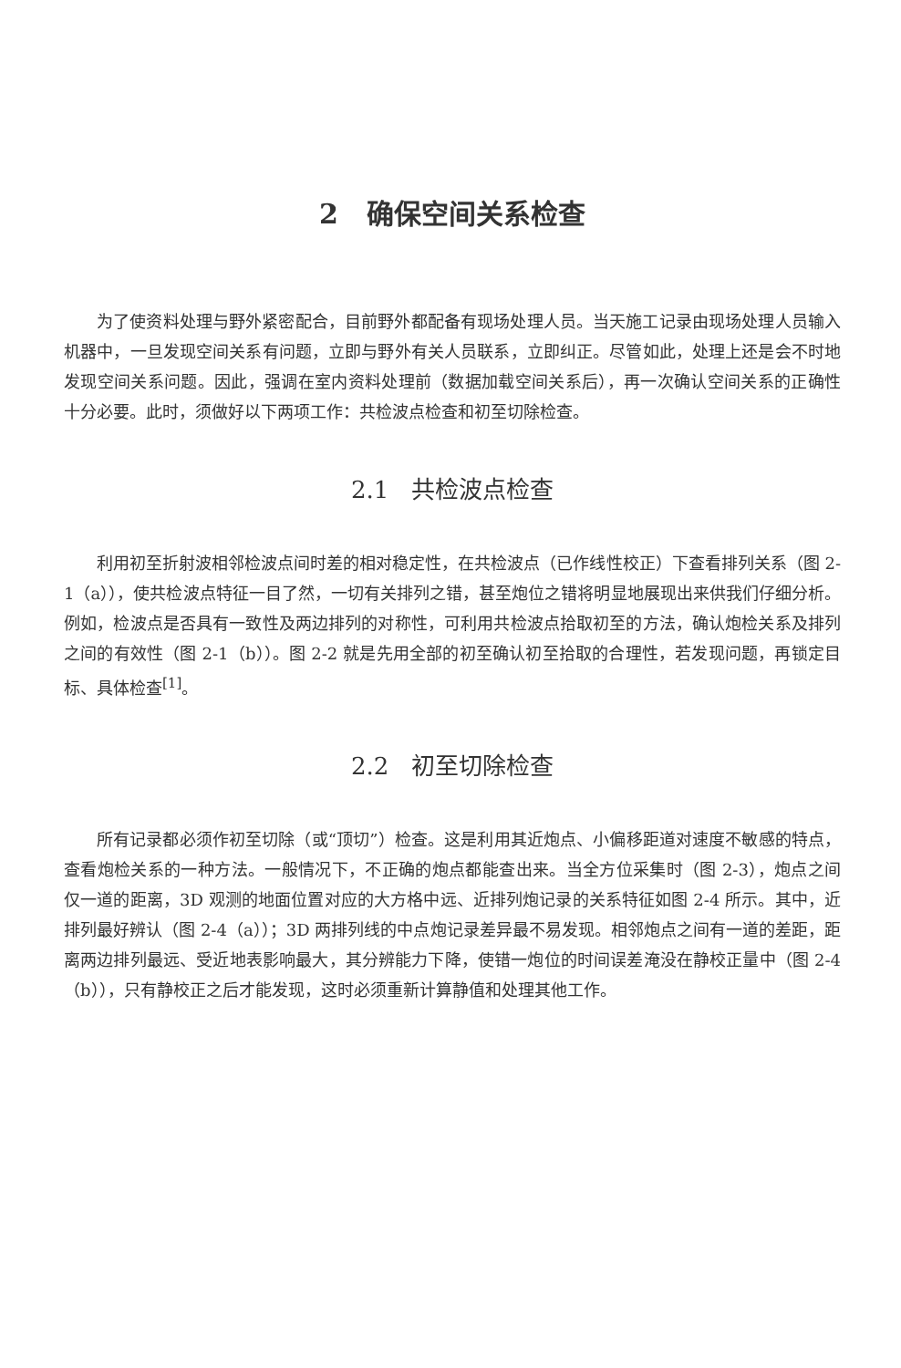2 确保空间关系检查
为了使资料处理与野外紧密配合，目前野外都配备有现场处理人员。当天施工记录由现场处理人员输入机器中，一旦发现空间关系有问题，立即与野外有关人员联系，立即纠正。尽管如此，处理上还是会不时地发现空间关系问题。因此，强调在室内资料处理前（数据加载空间关系后），再一次确认空间关系的正确性十分必要。此时，须做好以下两项工作：共检波点检查和初至切除检查。
2.1 共检波点检查
利用初至折射波相邻检波点间时差的相对稳定性，在共检波点（已作线性校正）下查看排列关系（图 2-1（a）），使共检波点特征一目了然，一切有关排列之错，甚至炮位之错将明显地展现出来供我们仔细分析。例如，检波点是否具有一致性及两边排列的对称性，可利用共检波点拾取初至的方法，确认炮检关系及排列之间的有效性（图 2-1（b））。图 2-2 就是先用全部的初至确认初至拾取的合理性，若发现问题，再锁定目标、具体检查<sup>[1]</sup>。
2.2 初至切除检查
所有记录都必须作初至切除（或“顶切”）检查。这是利用其近炮点、小偏移距道对速度不敏感的特点，查看炮检关系的一种方法。一般情况下，不正确的炮点都能查出来。当全方位采集时（图 2-3），炮点之间仅一道的距离，3D 观测的地面位置对应的大方格中远、近排列炮记录的关系特征如图 2-4 所示。其中，近排列最好辨认（图 2-4（a））；3D 两排列线的中点炮记录差异最不易发现。相邻炮点之间有一道的差距，距离两边排列最远、受近地表影响最大，其分辨能力下降，使错一炮位的时间误差淹没在静校正量中（图 2-4（b）），只有静校正之后才能发现，这时必须重新计算静值和处理其他工作。